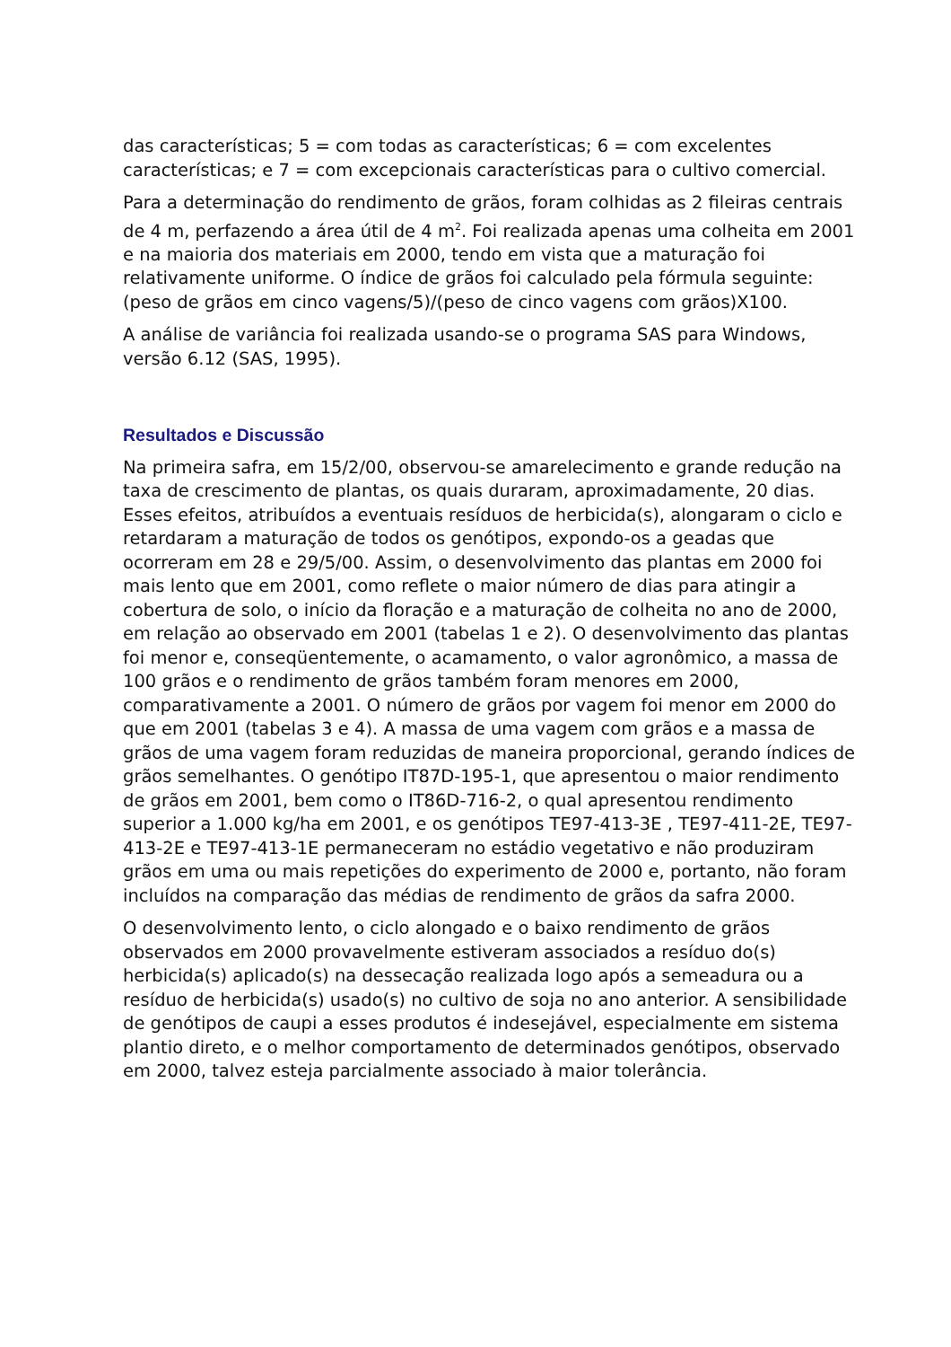das características; 5 = com todas as características; 6 = com excelentes características; e 7 = com excepcionais características para o cultivo comercial.
Para a determinação do rendimento de grãos, foram colhidas as 2 fileiras centrais de 4 m, perfazendo a área útil de 4 m<sup>2</sup>. Foi realizada apenas uma colheita em 2001 e na maioria dos materiais em 2000, tendo em vista que a maturação foi relativamente uniforme. O índice de grãos foi calculado pela fórmula seguinte: (peso de grãos em cinco vagens/5)/(peso de cinco vagens com grãos)X100.
A análise de variância foi realizada usando-se o programa SAS para Windows, versão 6.12 (SAS, 1995).
Resultados e Discussão
Na primeira safra, em 15/2/00, observou-se amarelecimento e grande redução na taxa de crescimento de plantas, os quais duraram, aproximadamente, 20 dias. Esses efeitos, atribuídos a eventuais resíduos de herbicida(s), alongaram o ciclo e retardaram a maturação de todos os genótipos, expondo-os a geadas que ocorreram em 28 e 29/5/00. Assim, o desenvolvimento das plantas em 2000 foi mais lento que em 2001, como reflete o maior número de dias para atingir a cobertura de solo, o início da floração e a maturação de colheita no ano de 2000, em relação ao observado em 2001 (tabelas 1 e 2). O desenvolvimento das plantas foi menor e, conseqüentemente, o acamamento, o valor agronômico, a massa de 100 grãos e o rendimento de grãos também foram menores em 2000, comparativamente a 2001. O número de grãos por vagem foi menor em 2000 do que em 2001 (tabelas 3 e 4). A massa de uma vagem com grãos e a massa de grãos de uma vagem foram reduzidas de maneira proporcional, gerando índices de grãos semelhantes. O genótipo IT87D-195-1, que apresentou o maior rendimento de grãos em 2001, bem como o IT86D-716-2, o qual apresentou rendimento superior a 1.000 kg/ha em 2001, e os genótipos TE97-413-3E , TE97-411-2E, TE97-413-2E e TE97-413-1E permaneceram no estádio vegetativo e não produziram grãos em uma ou mais repetições do experimento de 2000 e, portanto, não foram incluídos na comparação das médias de rendimento de grãos da safra 2000.
O desenvolvimento lento, o ciclo alongado e o baixo rendimento de grãos observados em 2000 provavelmente estiveram associados a resíduo do(s) herbicida(s) aplicado(s) na dessecação realizada logo após a semeadura ou a resíduo de herbicida(s) usado(s) no cultivo de soja no ano anterior. A sensibilidade de genótipos de caupi a esses produtos é indesejável, especialmente em sistema plantio direto, e o melhor comportamento de determinados genótipos, observado em 2000, talvez esteja parcialmente associado à maior tolerância.